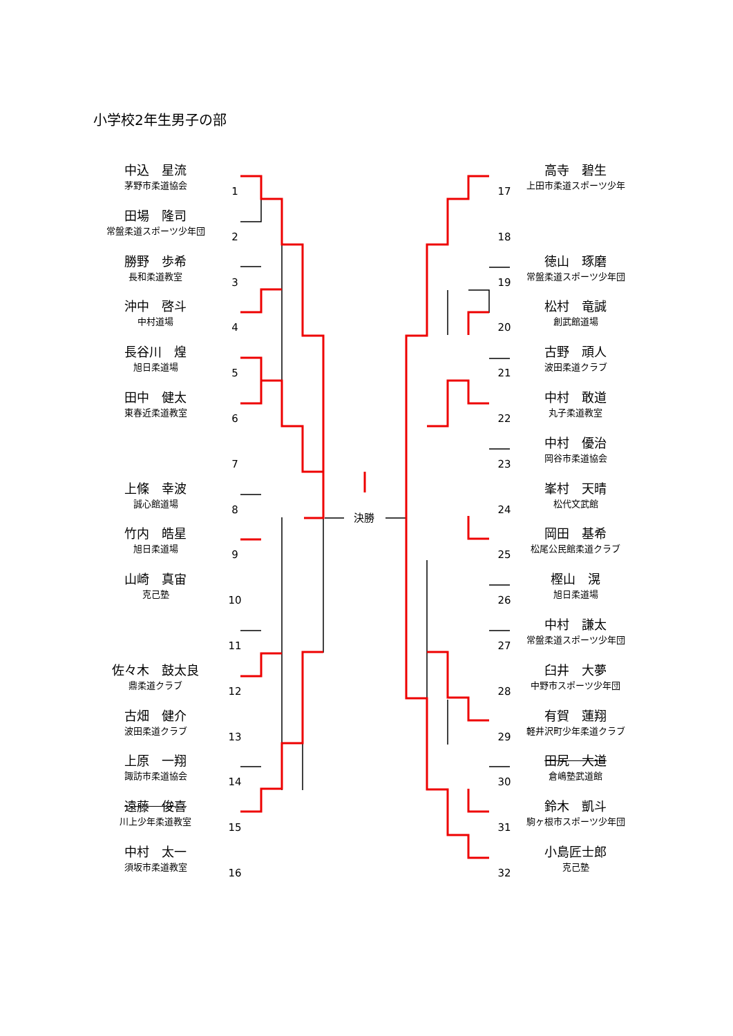小学校2年生男子の部
中込　星流
茅野市柔道協会
田場　隆司
常盤柔道スポーツ少年団
勝野　歩希
長和柔道教室
沖中　啓斗
中村道場
長谷川　煌
旭日柔道場
田中　健太
東春近柔道教室
上條　幸波
誠心館道場
竹内　皓星
旭日柔道場
山崎　真宙
克己塾
佐々木　鼓太良
鼎柔道クラブ
古畑　健介
波田柔道クラブ
上原　一翔
諏訪市柔道協会
遠藤　俊喜
川上少年柔道教室
中村　太一
須坂市柔道教室
高寺　碧生
上田市柔道スポーツ少年
徳山　琢磨
常盤柔道スポーツ少年団
松村　竜誠
創武館道場
古野　頑人
波田柔道クラブ
中村　敢道
丸子柔道教室
中村　優治
岡谷市柔道協会
峯村　天晴
松代文武館
岡田　基希
松尾公民館柔道クラブ
樫山　滉
旭日柔道場
中村　謙太
常盤柔道スポーツ少年団
臼井　大夢
中野市スポーツ少年団
有賀　蓮翔
軽井沢町少年柔道クラブ
田尻　大道
倉嶋塾武道館
鈴木　凱斗
駒ヶ根市スポーツ少年団
小島匠士郎
克己塾
1
2
3
4
5
6
7
8
9
10
11
12
13
14
15
16
17
18
19
20
21
22
23
24
25
26
27
28
29
30
31
32
決勝